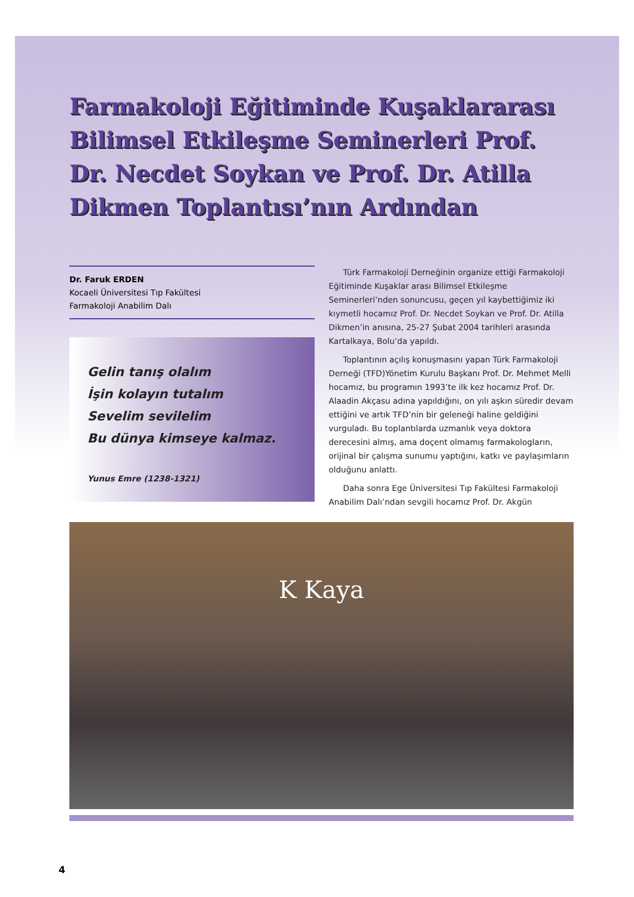Farmakoloji Eğitiminde Kuşaklararası Bilimsel Etkileşme Seminerleri Prof. Dr. Necdet Soykan ve Prof. Dr. Atilla Dikmen Toplantısı’nın Ardından
Dr. Faruk ERDEN
Kocaeli Üniversitesi Tıp Fakültesi
Farmakoloji Anabilim Dalı
Gelin tanış olalım
İşin kolayın tutalım
Sevelim sevilelim
Bu dünya kimseye kalmaz.
Yunus Emre (1238-1321)
Türk Farmakoloji Derneğinin organize ettiği Farmakoloji Eğitiminde Kuşaklar arası Bilimsel Etkileşme Seminerleri’nden sonuncusu, geçen yıl kaybettiğimiz iki kıymetli hocamız Prof. Dr. Necdet Soykan ve Prof. Dr. Atilla Dikmen’in anısına, 25-27 Şubat 2004 tarihleri arasında Kartalkaya, Bolu’da yapıldı.
Toplantının açılış konuşmasını yapan Türk Farmakoloji Derneği (TFD)Yönetim Kurulu Başkanı Prof. Dr. Mehmet Melli hocamız, bu programın 1993’te ilk kez hocamız Prof. Dr. Alaadin Akçasu adına yapıldığını, on yılı aşkın süredir devam ettiğini ve artık TFD’nin bir geleneği haline geldiğini vurguladı. Bu toplantılarda uzmanlık veya doktora derecesini almış, ama doçent olmamış farmakologların, orijinal bir çalışma sunumu yaptığını, katkı ve paylaşımların olduğunu anlattı.
Daha sonra Ege Üniversitesi Tıp Fakültesi Farmakoloji Anabilim Dalı’ndan sevgili hocamız Prof. Dr. Akgün
K Kaya
4